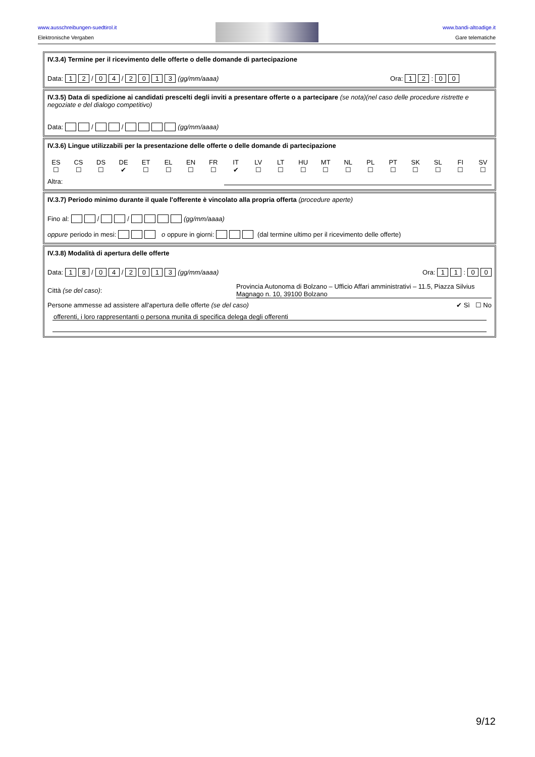www.ausschreibungen-suedtirol.it
Elektronische Vergaben
www.bandi-altoadige.it
Gare telematiche
IV.3.4) Termine per il ricevimento delle offerte o delle domande di partecipazione
Data: 1 2 / 0 4 / 2013 (gg/mm/aaaa) Ora: 1 2: 0 0
IV.3.5) Data di spedizione ai candidati prescelti degli inviti a presentare offerte o a partecipare (se nota)(nel caso delle procedure ristrette e negoziate e del dialogo competitivo)
Data: / / (gg/mm/aaaa)
IV.3.6) Lingue utilizzabili per la presentazione delle offerte o delle domande di partecipazione
ES
☐
CS
☐
DS
☐
DE
✔
ET
☐
EL
☐
EN
☐
FR
☐
IT
✔
LV
☐
LT
☐
HU
☐
MT
☐
NL
☐
PL
☐
PT
☐
SK
☐
SL
☐
FI
☐
SV
☐
Altra:
IV.3.7) Periodo minimo durante il quale l'offerente è vincolato alla propria offerta (procedure aperte)
Fino al: / / (gg/mm/aaaa)
oppure periodo in mesi: o oppure in giorni: (dal termine ultimo per il ricevimento delle offerte)
IV.3.8) Modalità di apertura delle offerte
Data: 1 8 / 0 4 / 2013 (gg/mm/aaaa) Ora: 1 1: 0 0
Città (se del caso):
Provincia Autonoma di Bolzano – Ufficio Affari amministrativi – 11.5, Piazza Silvius Magnago n. 10, 39100 Bolzano
Persone ammesse ad assistere all'apertura delle offerte (se del caso)
✔ Sì ☐ No
offerenti, i loro rappresentanti o persona munita di specifica delega degli offerenti
9/12